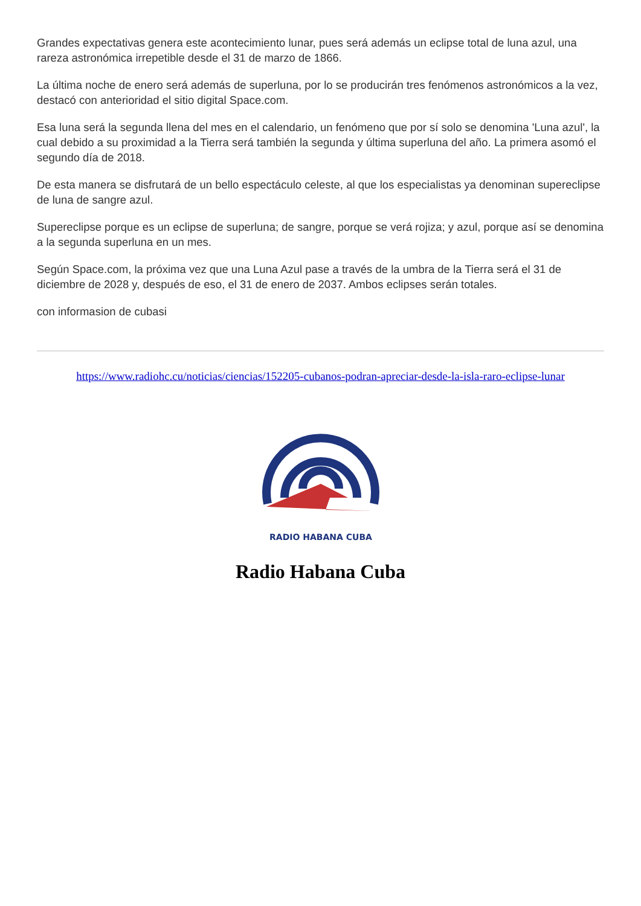Grandes expectativas genera este acontecimiento lunar, pues será además un eclipse total de luna azul, una rareza astronómica irrepetible desde el 31 de marzo de 1866.
La última noche de enero será además de superluna, por lo se producirán tres fenómenos astronómicos a la vez, destacó con anterioridad el sitio digital Space.com.
Esa luna será la segunda llena del mes en el calendario, un fenómeno que por sí solo se denomina 'Luna azul', la cual debido a su proximidad a la Tierra será también la segunda y última superluna del año. La primera asomó el segundo día de 2018.
De esta manera se disfrutará de un bello espectáculo celeste, al que los especialistas ya denominan supereclipse de luna de sangre azul.
Supereclipse porque es un eclipse de superluna; de sangre, porque se verá rojiza; y azul, porque así se denomina a la segunda superluna en un mes.
Según Space.com, la próxima vez que una Luna Azul pase a través de la umbra de la Tierra será el 31 de diciembre de 2028 y, después de eso, el 31 de enero de 2037. Ambos eclipses serán totales.
con informasion de cubasi
https://www.radiohc.cu/noticias/ciencias/152205-cubanos-podran-apreciar-desde-la-isla-raro-eclipse-lunar
RADIO HABANA CUBA
Radio Habana Cuba